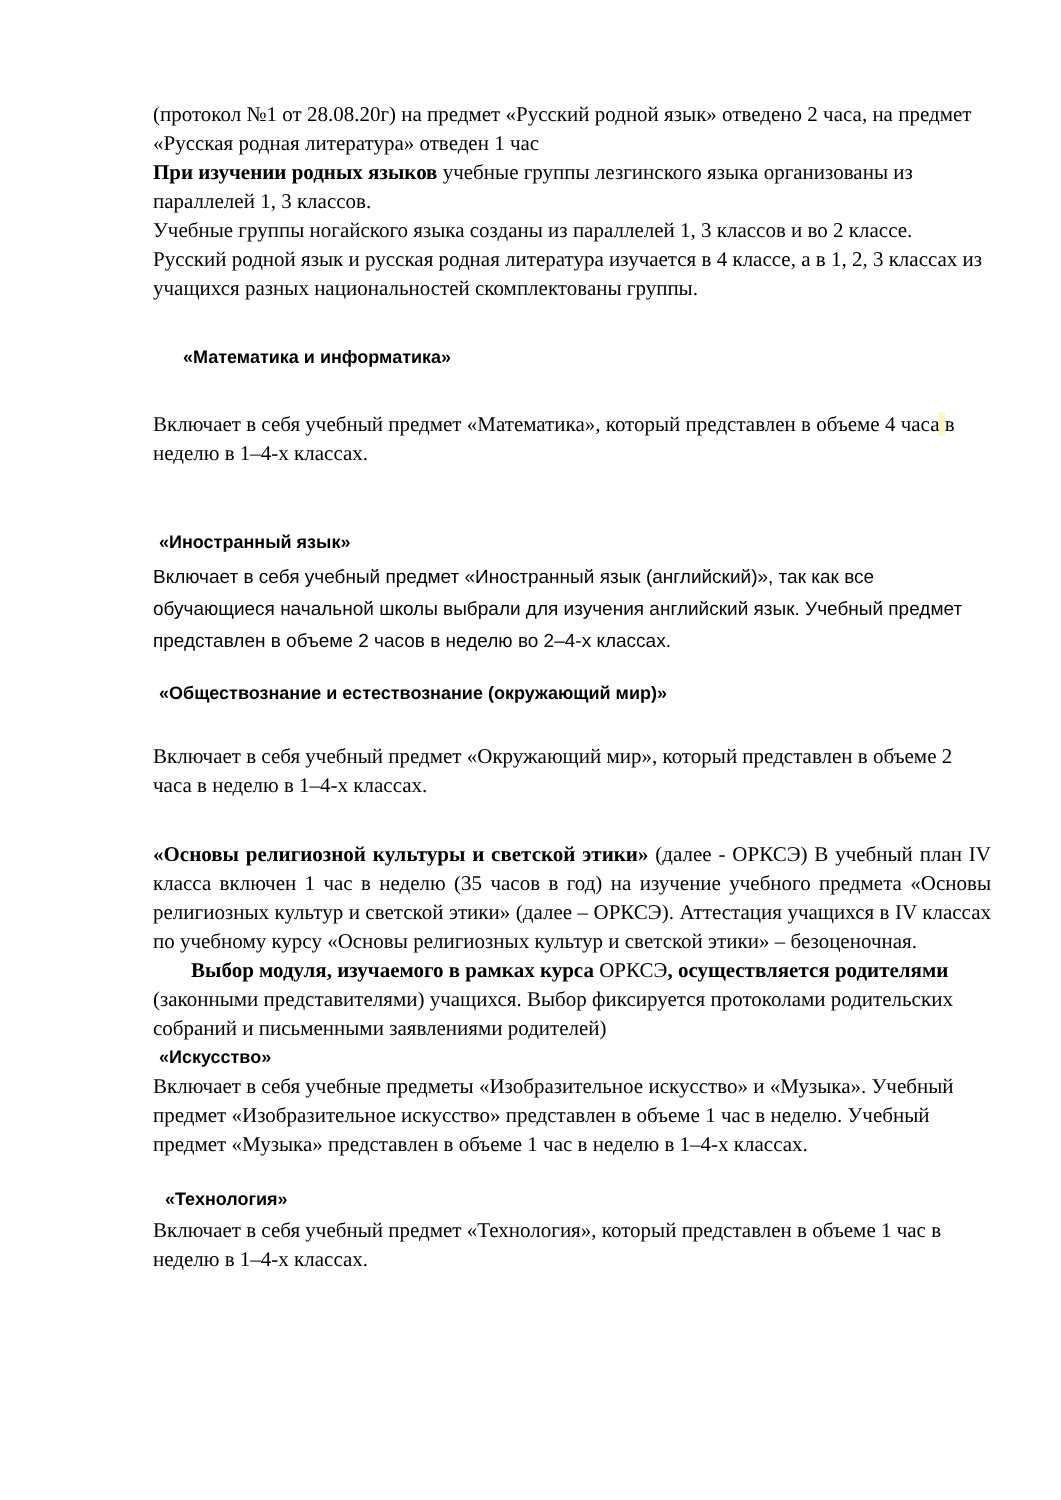(протокол №1 от 28.08.20г) на предмет «Русский родной язык» отведено 2 часа, на предмет «Русская родная литература» отведен 1 час
При изучении родных языков учебные группы лезгинского языка организованы из параллелей 1, 3 классов.
Учебные группы ногайского языка созданы из параллелей 1, 3 классов и во 2 классе.
Русский родной язык и русская родная литература изучается в 4 классе, а в 1, 2, 3 классах из учащихся разных национальностей скомплектованы группы.
«Математика и информатика»
Включает в себя учебный предмет «Математика», который представлен в объеме 4 часа в неделю в 1–4-х классах.
«Иностранный язык»
Включает в себя учебный предмет «Иностранный язык (английский)», так как все обучающиеся начальной школы выбрали для изучения английский язык. Учебный предмет представлен в объеме 2 часов в неделю во 2–4-х классах.
«Обществознание и естествознание (окружающий мир)»
Включает в себя учебный предмет «Окружающий мир», который представлен в объеме 2 часа в неделю в 1–4-х классах.
«Основы религиозной культуры и светской этики» (далее - ОРКСЭ) В учебный план IV класса включен 1 час в неделю (35 часов в год) на изучение учебного предмета «Основы религиозных культур и светской этики» (далее – ОРКСЭ). Аттестация учащихся в IV классах по учебному курсу «Основы религиозных культур и светской этики» – безоценочная.
Выбор модуля, изучаемого в рамках курса ОРКСЭ, осуществляется родителями (законными представителями) учащихся. Выбор фиксируется протоколами родительских собраний и письменными заявлениями родителей)
«Искусство»
Включает в себя учебные предметы «Изобразительное искусство» и «Музыка». Учебный предмет «Изобразительное искусство» представлен в объеме 1 час в неделю. Учебный предмет «Музыка» представлен в объеме 1 час в неделю в 1–4-х классах.
«Технология»
Включает в себя учебный предмет «Технология», который представлен в объеме 1 час в неделю в 1–4-х классах.